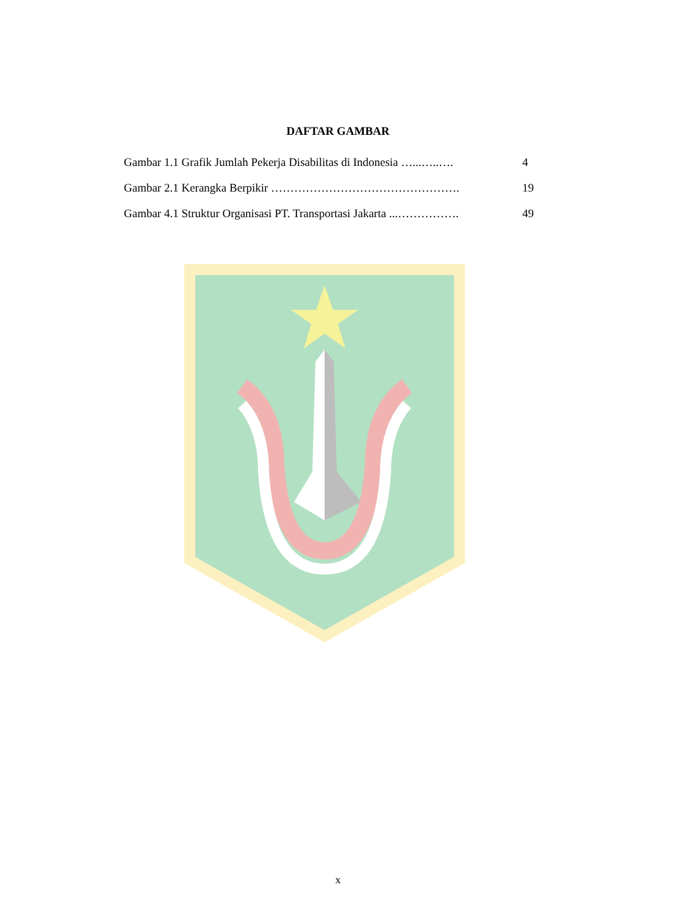DAFTAR GAMBAR
Gambar 1.1 Grafik Jumlah Pekerja Disabilitas di Indonesia …...…..…. 4
Gambar 2.1 Kerangka Berpikir …………………………………………. 19
Gambar 4.1 Struktur Organisasi PT. Transportasi Jakarta ...……………. 49
x